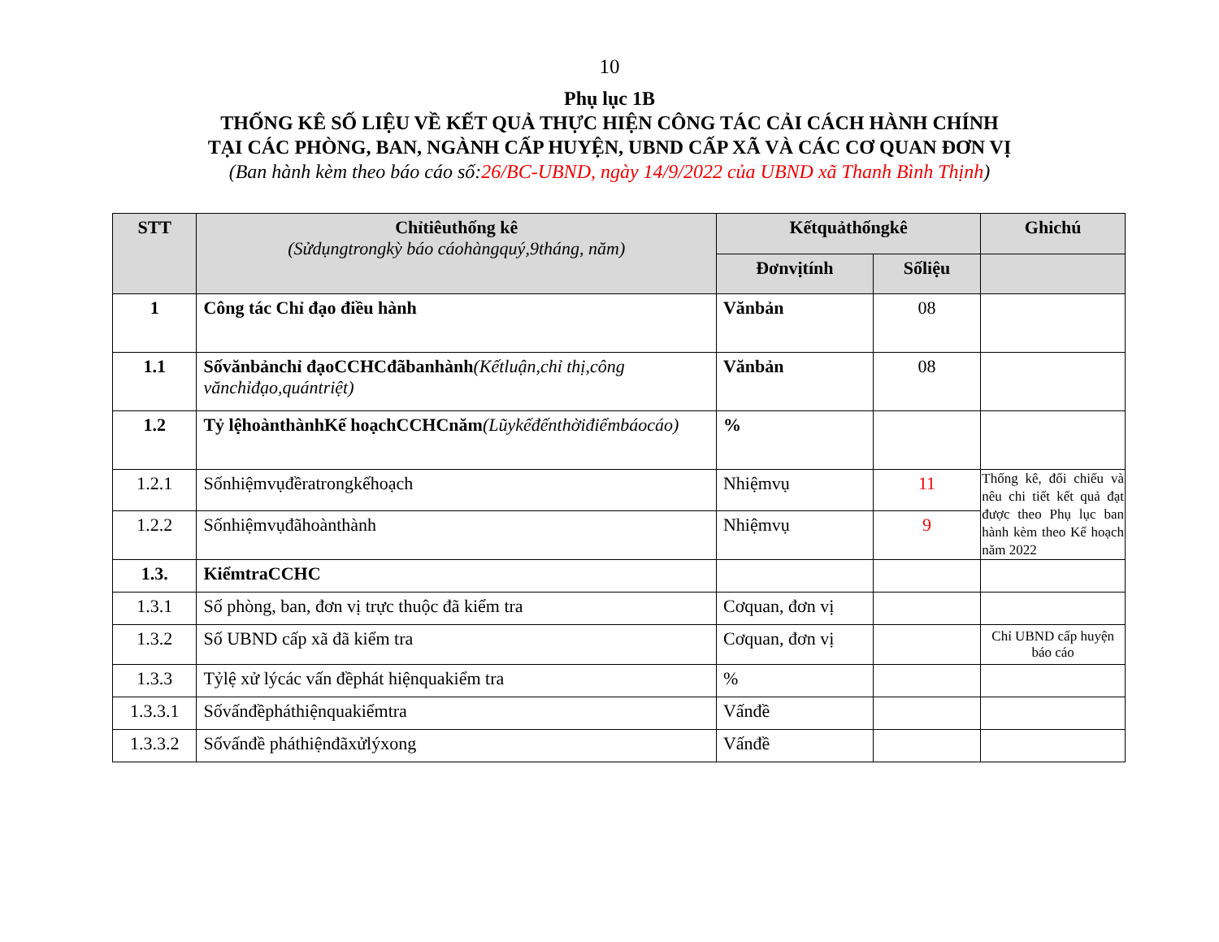10
Phụ lục 1B
THỐNG KÊ SỐ LIỆU VỀ KẾT QUẢ THỰC HIỆN CÔNG TÁC CẢI CÁCH HÀNH CHÍNH
TẠI CÁC PHÒNG, BAN, NGÀNH CẤP HUYỆN, UBND CẤP XÃ VÀ CÁC CƠ QUAN ĐƠN VỊ
(Ban hành kèm theo báo cáo số:26/BC-UBND, ngày 14/9/2022 của UBND xã Thanh Bình Thịnh)
| STT | Chỉtiêuthống kê (Sửdụngtrongkỳ báo cáohàngquý,9tháng, năm) | Kếtquảthốngkê | | Ghichú |
| --- | --- | --- | --- | --- |
| | | Đơnvịtính | Sốliệu | |
| 1 | Công tác Chỉ đạo điều hành | Vănbản | 08 | |
| 1.1 | Sốvănbảnchỉ đạoCCHCđãbanhành (Kếtluận,chỉ thị,công vănchỉđạo,quántriệt) | Vănbản | 08 | |
| 1.2 | Tỷ lệhoànthànhKế hoạchCCHCnăm (Lũykếđếnthờiđiểmbáocáo) | % | | |
| 1.2.1 | Sốnhiệmvụđềratrongkếhoạch | Nhiệmvụ | 11 | Thống kê, đối chiếu và nêu chi tiết kết quả đạt được theo Phụ lục ban hành kèm theo Kế hoạch năm 2022 |
| 1.2.2 | Sốnhiệmvụđãhoànthành | Nhiệmvụ | 9 | |
| 1.3. | KiểmtraCCHC | | | |
| 1.3.1 | Số phòng, ban, đơn vị trực thuộc đã kiểm tra | Cơquan, đơn vị | | |
| 1.3.2 | Số UBND cấp xã đã kiểm tra | Cơquan, đơn vị | | Chỉ UBND cấp huyện báo cáo |
| 1.3.3 | Tỷlệ xử lýcác vấn đềphát hiệnquakiểm tra | % | | |
| 1.3.3.1 | Sốvấnđềpháthiệnquakiểmtra | Vấnđề | | |
| 1.3.3.2 | Sốvấnđề pháthiệnđãxửlýxong | Vấnđề | | |